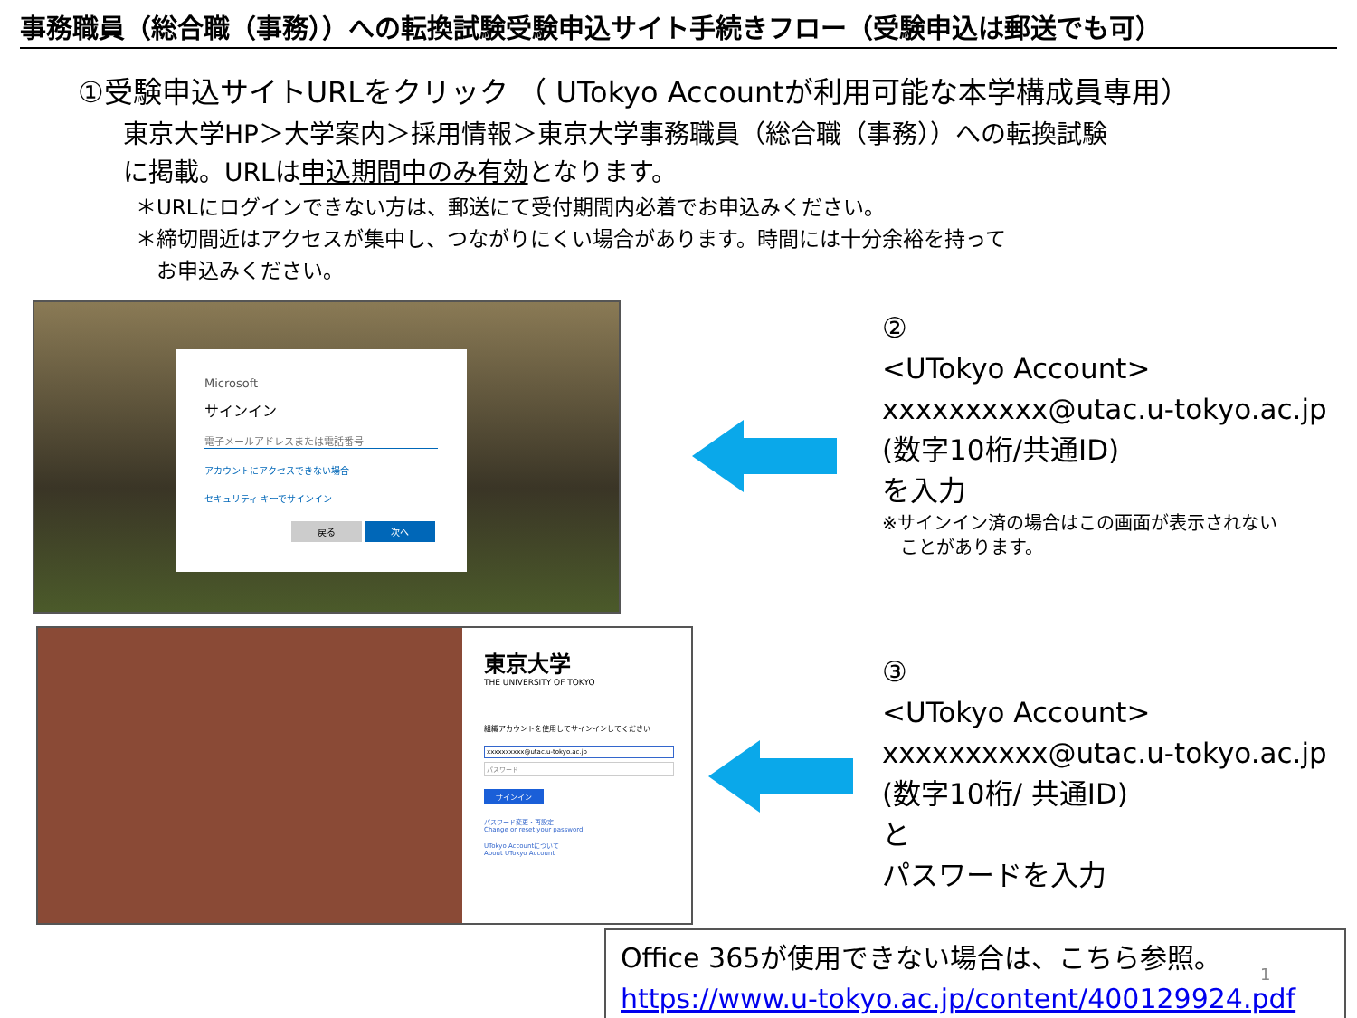事務職員（総合職（事務））への転換試験受験申込サイト手続きフロー（受験申込は郵送でも可）
①受験申込サイトURLをクリック （ UTokyo Accountが利用可能な本学構成員専用）
東京大学HP＞大学案内＞採用情報＞東京大学事務職員（総合職（事務））への転換試験
に掲載。URLは申込期間中のみ有効となります。
＊URLにログインできない方は、郵送にて受付期間内必着でお申込みください。
＊締切間近はアクセスが集中し、つながりにくい場合があります。時間には十分余裕を持って
　お申込みください。
Microsoft
サインイン
電子メールアドレスまたは電話番号
アカウントにアクセスできない場合
セキュリティ キーでサインイン
戻る 次へ
東京大学
THE UNIVERSITY OF TOKYO
組織アカウントを使用してサインインしてください
xxxxxxxxxx@utac.u-tokyo.ac.jp
パスワード
サインイン
パスワード変更・再設定
Change or reset your password
UTokyo Accountについて
About UTokyo Account
②
<UTokyo Account>
xxxxxxxxxx@utac.u-tokyo.ac.jp
(数字10桁/共通ID)
を入力
※サインイン済の場合はこの画面が表示されない
　ことがあります。
③
<UTokyo Account>
xxxxxxxxxx@utac.u-tokyo.ac.jp
(数字10桁/ 共通ID)
と
パスワードを入力
Office 365が使用できない場合は、こちら参照。
https://www.u-tokyo.ac.jp/content/400129924.pdf
1